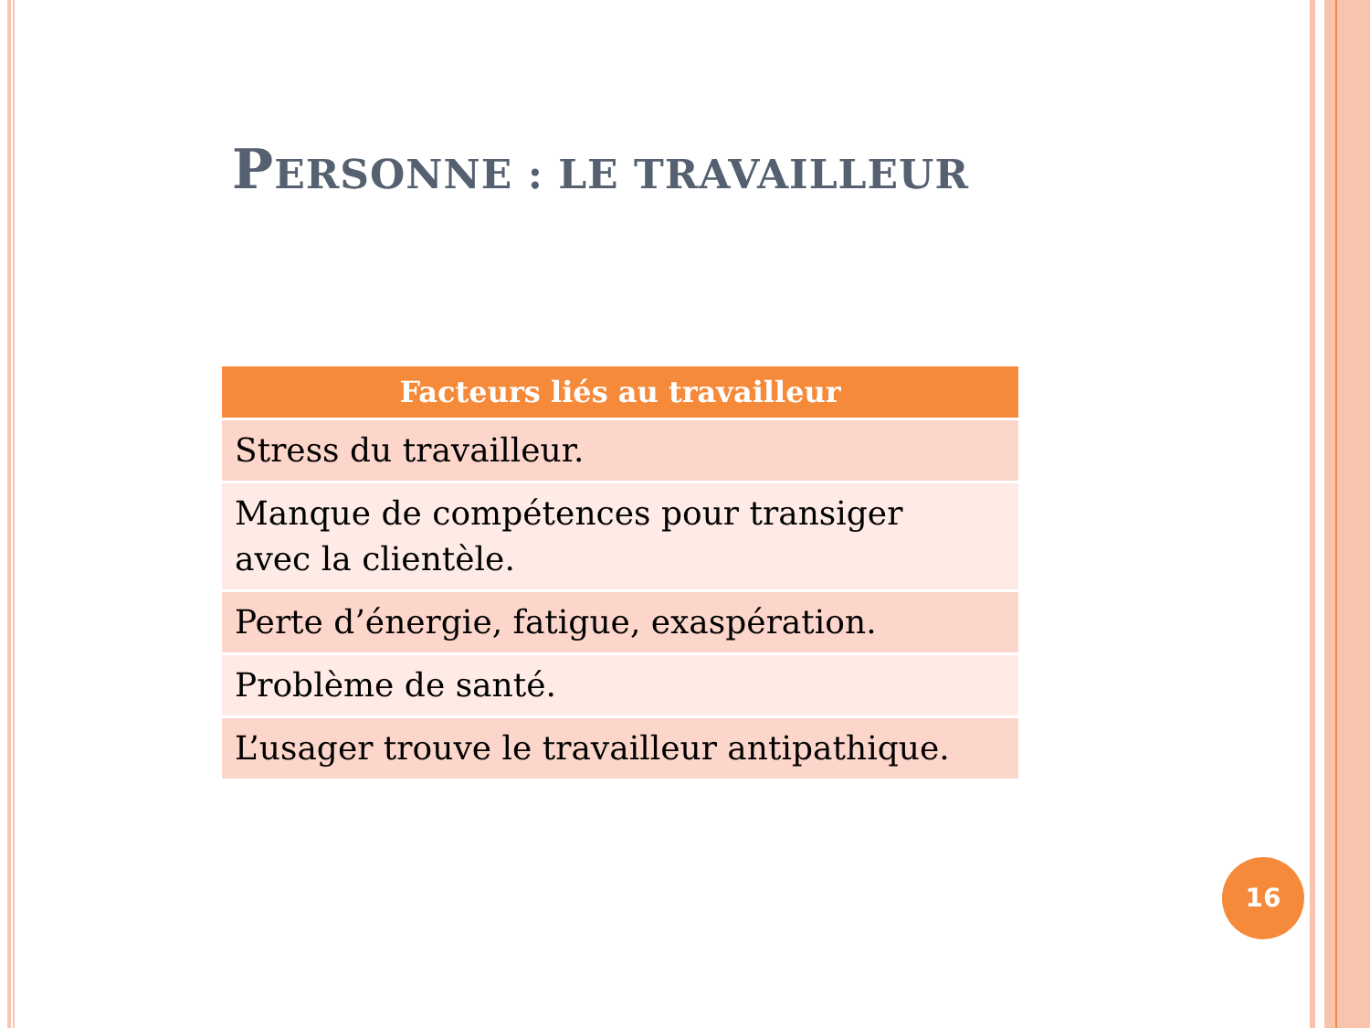PERSONNE : LE TRAVAILLEUR
| Facteurs liés au travailleur |
| --- |
| Stress du travailleur. |
| Manque de compétences pour transiger avec la clientèle. |
| Perte d’énergie, fatigue, exaspération. |
| Problème de santé. |
| L’usager trouve le travailleur antipathique. |
16